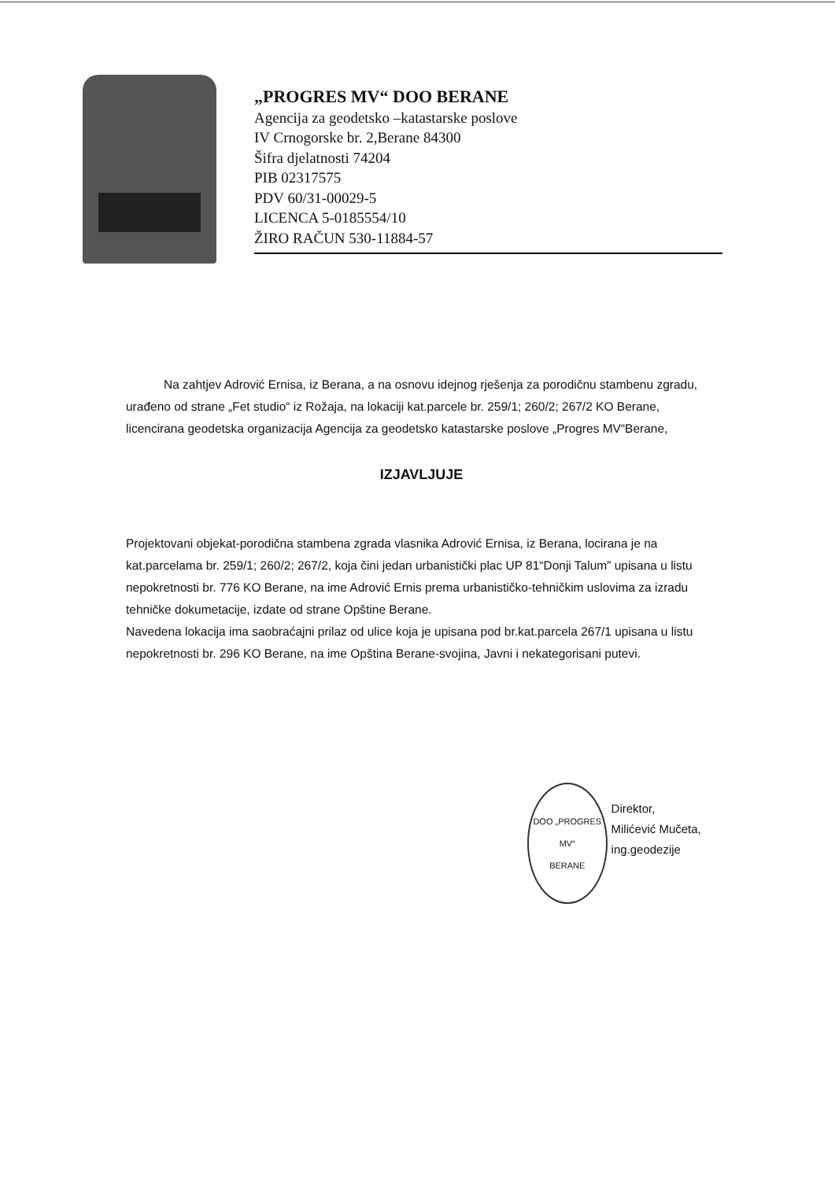„PROGRES MV“ DOO BERANE
Agencija za geodetsko –katastarske poslove
IV Crnogorske br. 2,Berane 84300
Šifra djelatnosti 74204
PIB 02317575
PDV 60/31-00029-5
LICENCA 5-0185554/10
ŽIRO RAČUN 530-11884-57
Na zahtjev Adrović Ernisa, iz Berana, a na osnovu idejnog rješenja za porodičnu stambenu zgradu, urađeno od strane „Fet studio“ iz Rožaja, na lokaciji kat.parcele br. 259/1; 260/2; 267/2 KO Berane, licencirana geodetska organizacija Agencija za geodetsko katastarske poslove „Progres MV“Berane,
IZJAVLJUJE
Projektovani objekat-porodična stambena zgrada vlasnika Adrović Ernisa, iz Berana, locirana je na kat.parcelama br. 259/1; 260/2; 267/2, koja čini jedan urbanistički plac UP 81“Donji Talum” upisana u listu nepokretnosti br. 776 KO Berane, na ime Adrović Ernis prema urbanističko-tehničkim uslovima za izradu tehničke dokumetacije, izdate od strane Opštine Berane.
Navedena lokacija ima saobraćajni prilaz od ulice koja je upisana pod br.kat.parcela 267/1 upisana u listu nepokretnosti br. 296 KO Berane, na ime Opština Berane-svojina, Javni i nekategorisani putevi.
DOO „PROGRES MV“
BERANE
Direktor,
Milićević Mučeta, ing.geodezije